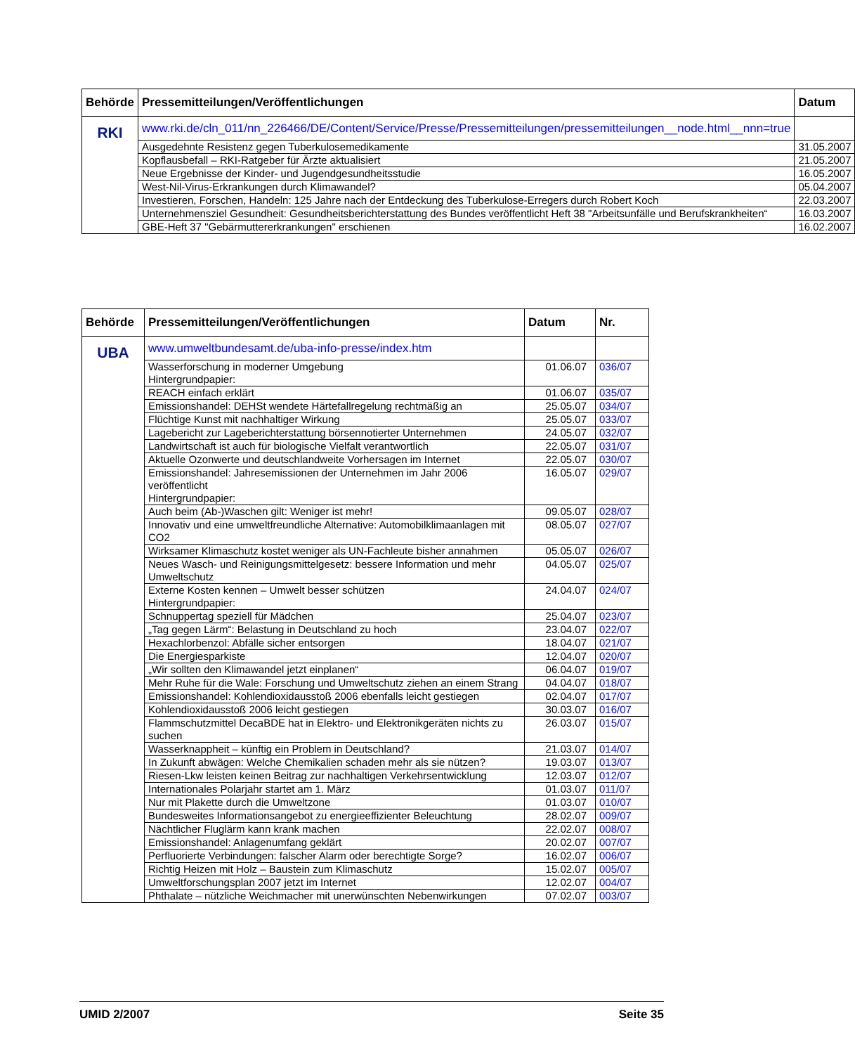| Behörde | Pressemitteilungen/Veröffentlichungen | Datum |
| --- | --- | --- |
| RKI | www.rki.de/cln_011/nn_226466/DE/Content/Service/Presse/Pressemitteilungen/pressemitteilungen__node.html__nnn=true | |
| | Ausgedehnte Resistenz gegen Tuberkulosemedikamente | 31.05.2007 |
| | Kopflausbefall – RKI-Ratgeber für Ärzte aktualisiert | 21.05.2007 |
| | Neue Ergebnisse der Kinder- und Jugendgesundheitsstudie | 16.05.2007 |
| | West-Nil-Virus-Erkrankungen durch Klimawandel? | 05.04.2007 |
| | Investieren, Forschen, Handeln: 125 Jahre nach der Entdeckung des Tuberkulose-Erregers durch Robert Koch | 22.03.2007 |
| | Unternehmensziel Gesundheit: Gesundheitsberichterstattung des Bundes veröffentlicht Heft 38 "Arbeitsunfälle und Berufskrankheiten“ | 16.03.2007 |
| | GBE-Heft 37 "Gebärmuttererkrankungen" erschienen | 16.02.2007 |
| Behörde | Pressemitteilungen/Veröffentlichungen | Datum | Nr. |
| --- | --- | --- | --- |
| UBA | www.umweltbundesamt.de/uba-info-presse/index.htm | | |
| | Wasserforschung in moderner Umgebung Hintergrundpapier: | 01.06.07 | 036/07 |
| | REACH einfach erklärt | 01.06.07 | 035/07 |
| | Emissionshandel: DEHSt wendete Härtefallregelung rechtmäßig an | 25.05.07 | 034/07 |
| | Flüchtige Kunst mit nachhaltiger Wirkung | 25.05.07 | 033/07 |
| | Lagebericht zur Lageberichterstattung börsennotierter Unternehmen | 24.05.07 | 032/07 |
| | Landwirtschaft ist auch für biologische Vielfalt verantwortlich | 22.05.07 | 031/07 |
| | Aktuelle Ozonwerte und deutschlandweite Vorhersagen im Internet | 22.05.07 | 030/07 |
| | Emissionshandel: Jahresemissionen der Unternehmen im Jahr 2006 veröffentlicht Hintergrundpapier: | 16.05.07 | 029/07 |
| | Auch beim (Ab-)Waschen gilt: Weniger ist mehr! | 09.05.07 | 028/07 |
| | Innovativ und eine umweltfreundliche Alternative: Automobilklimaanlagen mit CO2 | 08.05.07 | 027/07 |
| | Wirksamer Klimaschutz kostet weniger als UN-Fachleute bisher annahmen | 05.05.07 | 026/07 |
| | Neues Wasch- und Reinigungsmittelgesetz: bessere Information und mehr Umweltschutz | 04.05.07 | 025/07 |
| | Externe Kosten kennen – Umwelt besser schützen Hintergrundpapier: | 24.04.07 | 024/07 |
| | Schnuppertag speziell für Mädchen | 25.04.07 | 023/07 |
| | „Tag gegen Lärm“: Belastung in Deutschland zu hoch | 23.04.07 | 022/07 |
| | Hexachlorbenzol: Abfälle sicher entsorgen | 18.04.07 | 021/07 |
| | Die Energiesparkiste | 12.04.07 | 020/07 |
| | „Wir sollten den Klimawandel jetzt einplanen“ | 06.04.07 | 019/07 |
| | Mehr Ruhe für die Wale: Forschung und Umweltschutz ziehen an einem Strang | 04.04.07 | 018/07 |
| | Emissionshandel: Kohlendioxidausstoß 2006 ebenfalls leicht gestiegen | 02.04.07 | 017/07 |
| | Kohlendioxidausstoß 2006 leicht gestiegen | 30.03.07 | 016/07 |
| | Flammschutzmittel DecaBDE hat in Elektro- und Elektronikgeräten nichts zu suchen | 26.03.07 | 015/07 |
| | Wasserknappheit – künftig ein Problem in Deutschland? | 21.03.07 | 014/07 |
| | In Zukunft abwägen: Welche Chemikalien schaden mehr als sie nützen? | 19.03.07 | 013/07 |
| | Riesen-Lkw leisten keinen Beitrag zur nachhaltigen Verkehrsentwicklung | 12.03.07 | 012/07 |
| | Internationales Polarjahr startet am 1. März | 01.03.07 | 011/07 |
| | Nur mit Plakette durch die Umweltzone | 01.03.07 | 010/07 |
| | Bundesweites Informationsangebot zu energieeffizienter Beleuchtung | 28.02.07 | 009/07 |
| | Nächtlicher Fluglärm kann krank machen | 22.02.07 | 008/07 |
| | Emissionshandel: Anlagenumfang geklärt | 20.02.07 | 007/07 |
| | Perfluorierte Verbindungen: falscher Alarm oder berechtigte Sorge? | 16.02.07 | 006/07 |
| | Richtig Heizen mit Holz – Baustein zum Klimaschutz | 15.02.07 | 005/07 |
| | Umweltforschungsplan 2007 jetzt im Internet | 12.02.07 | 004/07 |
| | Phthalate – nützliche Weichmacher mit unerwünschten Nebenwirkungen | 07.02.07 | 003/07 |
UMID 2/2007 Seite 35